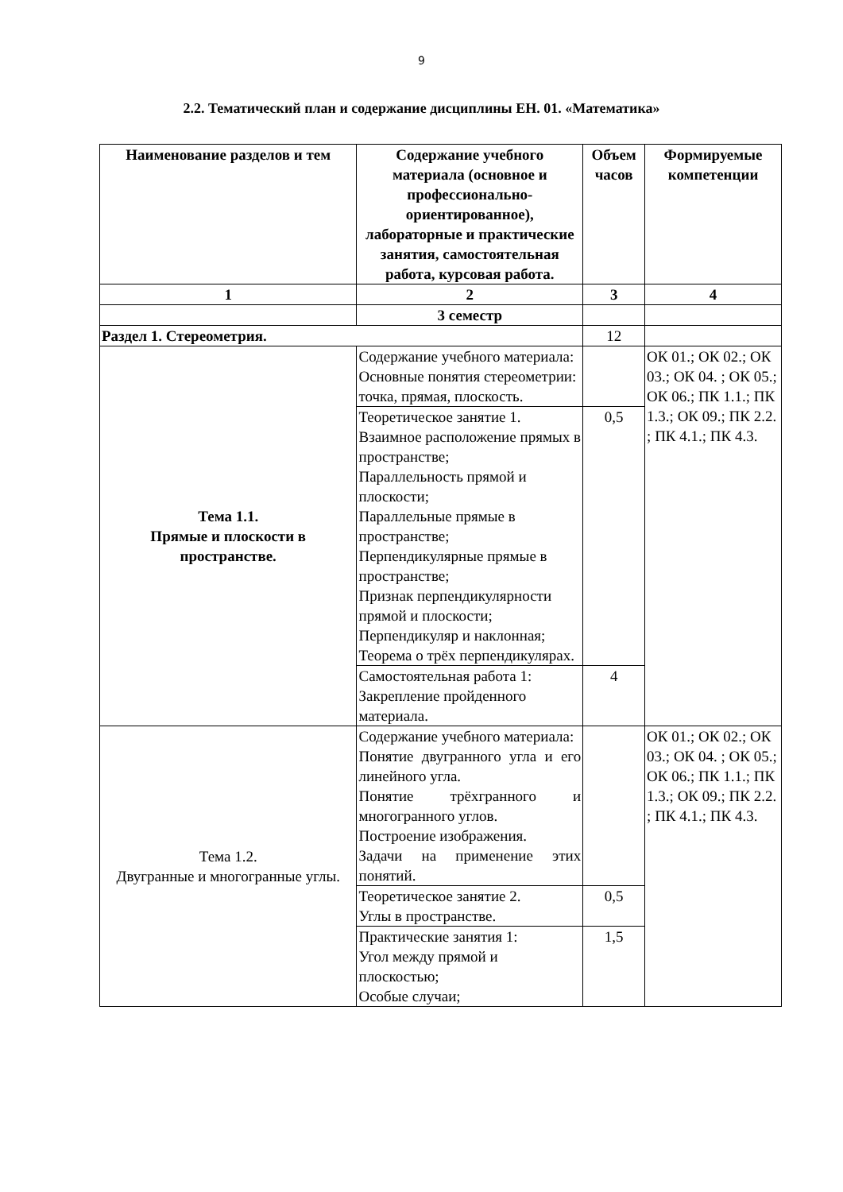9
2.2. Тематический план и содержание дисциплины ЕН. 01. «Математика»
| Наименование разделов и тем | Содержание учебного материала (основное и профессионально-ориентированное), лабораторные и практические занятия, самостоятельная работа, курсовая работа. | Объем часов | Формируемые компетенции |
| --- | --- | --- | --- |
| 1 | 2 | 3 | 4 |
| | 3 семестр | | |
| Раздел 1. Стереометрия. | | 12 | |
| Тема 1.1. Прямые и плоскости в пространстве. | Содержание учебного материала: Основные понятия стереометрии: точка, прямая, плоскость. | | ОК 01.; ОК 02.; ОК 03.; ОК 04. ; ОК 05.; ОК 06.; ПК 1.1.; ПК 1.3.; ОК 09.; ПК 2.2. ; ПК 4.1.; ПК 4.3. |
| | Теоретическое занятие 1. Взаимное расположение прямых в пространстве; Параллельность прямой и плоскости; Параллельные прямые в пространстве; Перпендикулярные прямые в пространстве; Признак перпендикулярности прямой и плоскости; Перпендикуляр и наклонная; Теорема о трёх перпендикулярах. | 0,5 | |
| | Самостоятельная работа 1: Закрепление пройденного материала. | 4 | |
| Тема 1.2. Двугранные и многогранные углы. | Содержание учебного материала: Понятие двугранного угла и его линейного угла. Понятие трёхгранного и многогранного углов. Построение изображения. Задачи на применение этих понятий. | | ОК 01.; ОК 02.; ОК 03.; ОК 04. ; ОК 05.; ОК 06.; ПК 1.1.; ПК 1.3.; ОК 09.; ПК 2.2. ; ПК 4.1.; ПК 4.3. |
| | Теоретическое занятие 2. Углы в пространстве. | 0,5 | |
| | Практические занятия 1: Угол между прямой и плоскостью; Особые случаи; | 1,5 | |